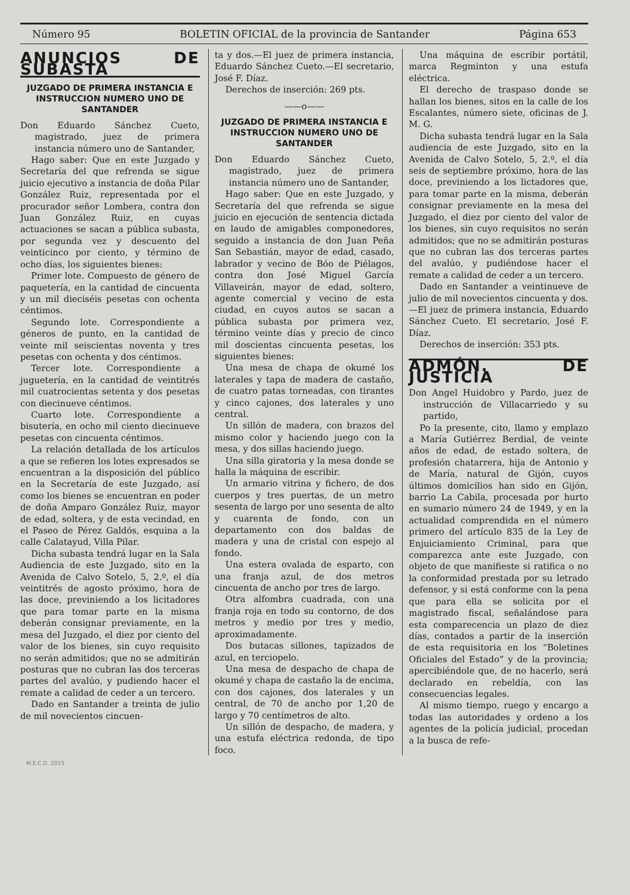Número 95 BOLETIN OFICIAL de la provincia de Santander Página 653
ANUNCIOS DE SUBASTA
JUZGADO DE PRIMERA INSTANCIA E INSTRUCCION NUMERO UNO DE SANTANDER
Don Eduardo Sánchez Cueto, magistrado, juez de primera instancia número uno de Santander,
Hago saber: Que en este Juzgado y Secretaría del que refrenda se sigue juicio ejecutivo a instancia de doña Pilar González Ruiz, representada por el procurador señor Lombera, contra don Juan González Ruiz, en cuyas actuaciones se sacan a pública subasta, por segunda vez y descuento del veinticinco por ciento, y término de ocho días, los siguientes bienes:
Primer lote. Compuesto de género de paquetería, en la cantidad de cincuenta y un mil dieciséis pesetas con ochenta céntimos.
Segundo lote. Correspondiente a géneros de punto, en la cantidad de veinte mil seiscientas noventa y tres pesetas con ochenta y dos céntimos.
Tercer lote. Correspondiente a juguetería, en la cantidad de veintitrés mil cuatrocientas setenta y dos pesetas con diecinueve céntimos.
Cuarto lote. Correspondiente a bisutería, en ocho mil ciento diecinueve pesetas con cincuenta céntimos.
La relación detallada de los artículos a que se refieren los lotes expresados se encuentran a la disposición del público en la Secretaría de este Juzgado, así como los bienes se encuentran en poder de doña Amparo González Ruiz, mayor de edad, soltera, y de esta vecindad, en el Paseo de Pérez Galdós, esquina a la calle Calatayud, Villa Pilar.
Dicha subasta tendrá lugar en la Sala Audiencia de este Juzgado, sito en la Avenida de Calvo Sotelo, 5, 2.º, el día veintitrés de agosto próximo, hora de las doce, previniendo a los licitadores que para tomar parte en la misma deberán consignar previamente, en la mesa del Juzgado, el diez por ciento del valor de los bienes, sin cuyo requisito no serán admitidos; que no se admitirán posturas que no cubran las dos terceras partes del avalúo, y pudiendo hacer el remate a calidad de ceder a un tercero.
Dado en Santander a treinta de julio de mil novecientos cincuen-
ta y dos.—El juez de primera instancia, Eduardo Sánchez Cueto.—El secretario, José F. Díaz.
Derechos de inserción: 269 pts.
——o——
JUZGADO DE PRIMERA INSTANCIA E INSTRUCCION NUMERO UNO DE SANTANDER
Don Eduardo Sánchez Cueto, magistrado, juez de primera instancia número uno de Santander,
Hago saber: Que en este Juzgado, y Secretaría del que refrenda se sigue juicio en ejecución de sentencia dictada en laudo de amigables componedores, seguido a instancia de don Juan Peña San Sebastián, mayor de edad, casado, labrador y vecino de Bóo de Piélagos, contra don José Miguel García Villaveirán, mayor de edad, soltero, agente comercial y vecino de esta ciudad, en cuyos autos se sacan a pública subasta por primera vez, término veinte días y precio de cinco mil doscientas cincuenta pesetas, los siguientes bienes:
Una mesa de chapa de okumé los laterales y tapa de madera de castaño, de cuatro patas torneadas, con tirantes y cinco cajones, dos laterales y uno central.
Un sillón de madera, con brazos del mismo color y haciendo juego con la mesa, y dos sillas haciendo juego.
Una silla giratoria y la mesa donde se halla la máquina de escribir.
Un armario vitrina y fichero, de dos cuerpos y tres puertas, de un metro sesenta de largo por uno sesenta de alto y cuarenta de fondo, con un departamento con dos baldas de madera y una de cristal con espejo al fondo.
Una estera ovalada de esparto, con una franja azul, de dos metros cincuenta de ancho por tres de largo.
Otra alfombra cuadrada, con una franja roja en todo su contorno, de dos metros y medio por tres y medio, aproximadamente.
Dos butacas sillones, tapizados de azul, en terciopelo.
Una mesa de despacho de chapa de okumé y chapa de castaño la de encima, con dos cajones, dos laterales y un central, de 70 de ancho por 1,20 de largo y 70 centímetros de alto.
Un sillón de despacho, de madera, y una estufa eléctrica redonda, de tipo foco.
Una máquina de escribir portátil, marca Regminton y una estufa eléctrica.
El derecho de traspaso donde se hallan los bienes, sitos en la calle de los Escalantes, número siete, oficinas de J. M. G.
Dicha subasta tendrá lugar en la Sala audiencia de este Juzgado, sito en la Avenida de Calvo Sotelo, 5, 2.º, el día seis de septiembre próximo, hora de las doce, previniendo a los lictadores que, para tomar parte en la misma, deberán consignar previamente en la mesa del Juzgado, el diez por ciento del valor de los bienes, sin cuyo requisitos no serán admitidos; que no se admitirán posturas que no cubran las dos terceras partes del avalúo, y pudiéndose hacer el remate a calidad de ceder a un tercero.
Dado en Santander a veintinueve de julio de mil novecientos cincuenta y dos.—El juez de primera instancia, Eduardo Sánchez Cueto. El secretario, José F. Díaz.
Derechos de inserción: 353 pts.
ADMÓN. DE JUSTICIA
Don Angel Huidobro y Pardo, juez de instrucción de Villacarriedo y su partido,
Po la presente, cito, llamo y emplazo a María Gutiérrez Berdial, de veinte años de edad, de estado soltera, de profesión chatarrera, hija de Antonio y de María, natural de Gijón, cuyos últimos domicilios han sido en Gijón, barrio La Cabila, procesada por hurto en sumario número 24 de 1949, y en la actualidad comprendida en el número primero del artículo 835 de la Ley de Enjuiciamiento Criminal, para que comparezca ante este Juzgado, con objeto de que manifieste si ratifica o no la conformidad prestada por su letrado defensor, y si está conforme con la pena que para ella se solicita por el magistrado fiscal, señalándose para esta comparecencia un plazo de diez días, contados a partir de la inserción de esta requisitoria en los “Boletines Oficiales del Estado” y de la provincia; apercibiéndole que, de no hacerlo, será declarado en rebeldía, con las consecuencias legales.
Al mismo tiempo, ruego y encargo a todas las autoridades y ordeno a los agentes de la policía judicial, procedan a la busca de refe-
M.E.C.D. 2015